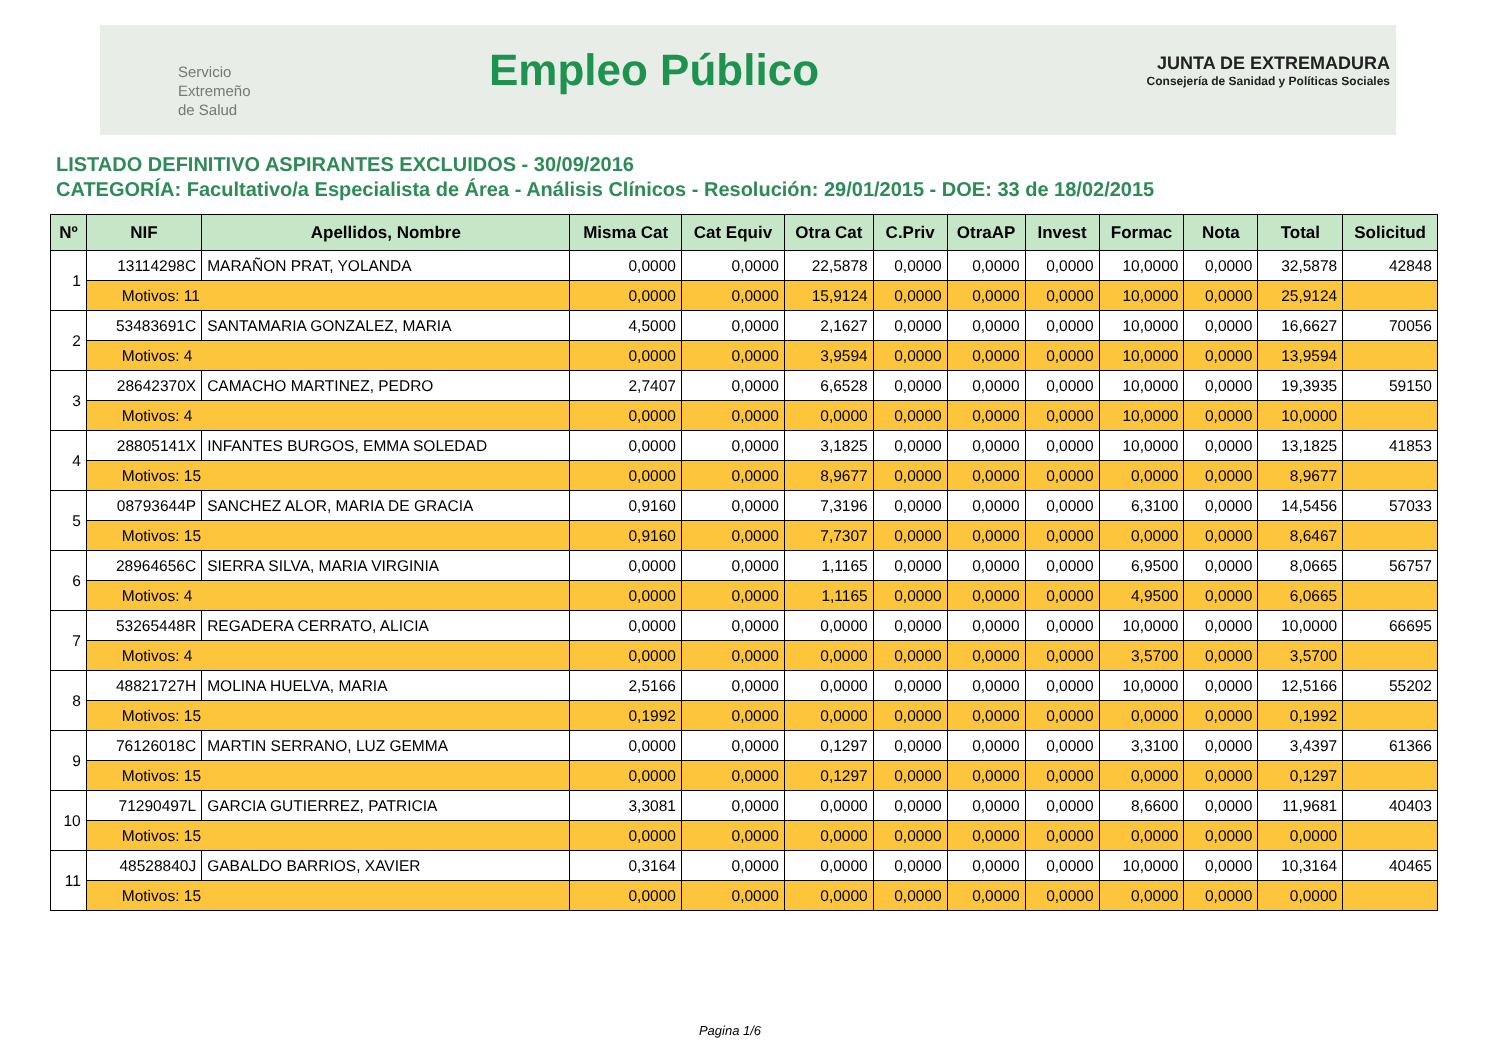Servicio
Extremeño
de Salud
Empleo Público
JUNTA DE EXTREMADURA
Consejería de Sanidad y Políticas Sociales
LISTADO DEFINITIVO ASPIRANTES EXCLUIDOS - 30/09/2016
CATEGORÍA: Facultativo/a Especialista de Área - Análisis Clínicos - Resolución: 29/01/2015 - DOE: 33 de 18/02/2015
| Nº | NIF | Apellidos, Nombre | Misma Cat | Cat Equiv | Otra Cat | C.Priv | OtraAP | Invest | Formac | Nota | Total | Solicitud |
| --- | --- | --- | --- | --- | --- | --- | --- | --- | --- | --- | --- | --- |
| 1 | 13114298C | MARAÑON PRAT, YOLANDA | 0,0000 | 0,0000 | 22,5878 | 0,0000 | 0,0000 | 0,0000 | 10,0000 | 0,0000 | 32,5878 | 42848 |
| | Motivos: 11 | | 0,0000 | 0,0000 | 15,9124 | 0,0000 | 0,0000 | 0,0000 | 10,0000 | 0,0000 | 25,9124 | |
| 2 | 53483691C | SANTAMARIA GONZALEZ, MARIA | 4,5000 | 0,0000 | 2,1627 | 0,0000 | 0,0000 | 0,0000 | 10,0000 | 0,0000 | 16,6627 | 70056 |
| | Motivos: 4 | | 0,0000 | 0,0000 | 3,9594 | 0,0000 | 0,0000 | 0,0000 | 10,0000 | 0,0000 | 13,9594 | |
| 3 | 28642370X | CAMACHO MARTINEZ, PEDRO | 2,7407 | 0,0000 | 6,6528 | 0,0000 | 0,0000 | 0,0000 | 10,0000 | 0,0000 | 19,3935 | 59150 |
| | Motivos: 4 | | 0,0000 | 0,0000 | 0,0000 | 0,0000 | 0,0000 | 0,0000 | 10,0000 | 0,0000 | 10,0000 | |
| 4 | 28805141X | INFANTES BURGOS, EMMA SOLEDAD | 0,0000 | 0,0000 | 3,1825 | 0,0000 | 0,0000 | 0,0000 | 10,0000 | 0,0000 | 13,1825 | 41853 |
| | Motivos: 15 | | 0,0000 | 0,0000 | 8,9677 | 0,0000 | 0,0000 | 0,0000 | 0,0000 | 0,0000 | 8,9677 | |
| 5 | 08793644P | SANCHEZ ALOR, MARIA DE GRACIA | 0,9160 | 0,0000 | 7,3196 | 0,0000 | 0,0000 | 0,0000 | 6,3100 | 0,0000 | 14,5456 | 57033 |
| | Motivos: 15 | | 0,9160 | 0,0000 | 7,7307 | 0,0000 | 0,0000 | 0,0000 | 0,0000 | 0,0000 | 8,6467 | |
| 6 | 28964656C | SIERRA SILVA, MARIA VIRGINIA | 0,0000 | 0,0000 | 1,1165 | 0,0000 | 0,0000 | 0,0000 | 6,9500 | 0,0000 | 8,0665 | 56757 |
| | Motivos: 4 | | 0,0000 | 0,0000 | 1,1165 | 0,0000 | 0,0000 | 0,0000 | 4,9500 | 0,0000 | 6,0665 | |
| 7 | 53265448R | REGADERA CERRATO, ALICIA | 0,0000 | 0,0000 | 0,0000 | 0,0000 | 0,0000 | 0,0000 | 10,0000 | 0,0000 | 10,0000 | 66695 |
| | Motivos: 4 | | 0,0000 | 0,0000 | 0,0000 | 0,0000 | 0,0000 | 0,0000 | 3,5700 | 0,0000 | 3,5700 | |
| 8 | 48821727H | MOLINA HUELVA, MARIA | 2,5166 | 0,0000 | 0,0000 | 0,0000 | 0,0000 | 0,0000 | 10,0000 | 0,0000 | 12,5166 | 55202 |
| | Motivos: 15 | | 0,1992 | 0,0000 | 0,0000 | 0,0000 | 0,0000 | 0,0000 | 0,0000 | 0,0000 | 0,1992 | |
| 9 | 76126018C | MARTIN SERRANO, LUZ GEMMA | 0,0000 | 0,0000 | 0,1297 | 0,0000 | 0,0000 | 0,0000 | 3,3100 | 0,0000 | 3,4397 | 61366 |
| | Motivos: 15 | | 0,0000 | 0,0000 | 0,1297 | 0,0000 | 0,0000 | 0,0000 | 0,0000 | 0,0000 | 0,1297 | |
| 10 | 71290497L | GARCIA GUTIERREZ, PATRICIA | 3,3081 | 0,0000 | 0,0000 | 0,0000 | 0,0000 | 0,0000 | 8,6600 | 0,0000 | 11,9681 | 40403 |
| | Motivos: 15 | | 0,0000 | 0,0000 | 0,0000 | 0,0000 | 0,0000 | 0,0000 | 0,0000 | 0,0000 | 0,0000 | |
| 11 | 48528840J | GABALDO BARRIOS, XAVIER | 0,3164 | 0,0000 | 0,0000 | 0,0000 | 0,0000 | 0,0000 | 10,0000 | 0,0000 | 10,3164 | 40465 |
| | Motivos: 15 | | 0,0000 | 0,0000 | 0,0000 | 0,0000 | 0,0000 | 0,0000 | 0,0000 | 0,0000 | 0,0000 | |
Pagina 1/6